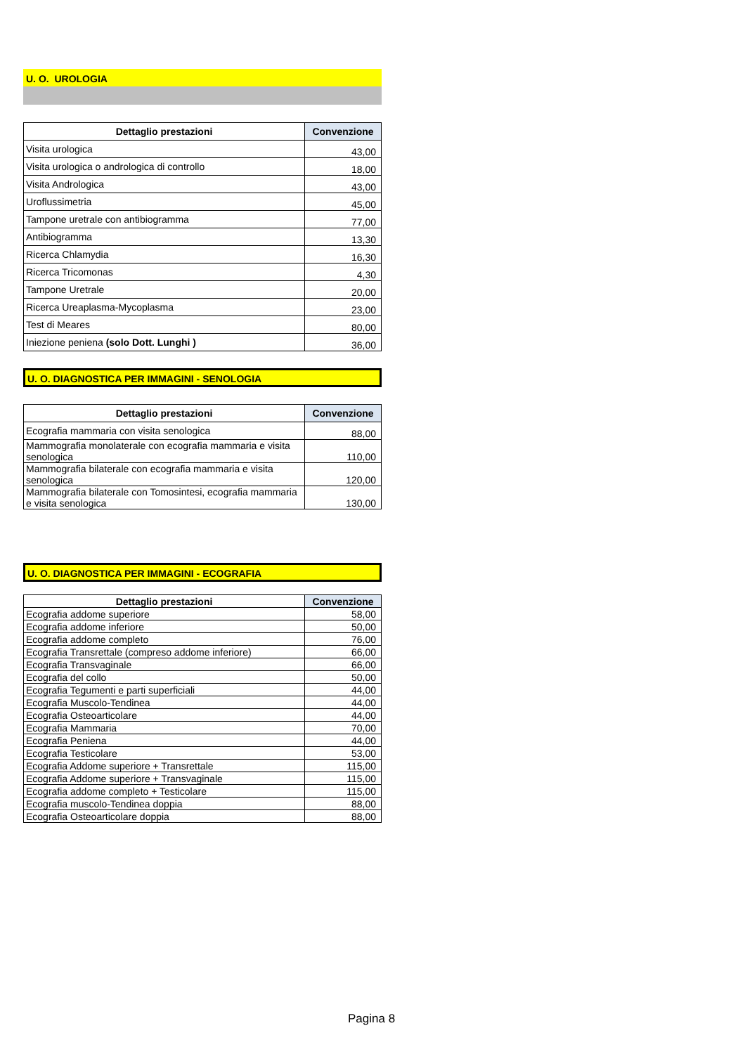U. O. UROLOGIA
| Dettaglio prestazioni | Convenzione |
| --- | --- |
| Visita urologica | 43,00 |
| Visita urologica o andrologica di controllo | 18,00 |
| Visita Andrologica | 43,00 |
| Uroflussimetria | 45,00 |
| Tampone uretrale con antibiogramma | 77,00 |
| Antibiogramma | 13,30 |
| Ricerca Chlamydia | 16,30 |
| Ricerca Tricomonas | 4,30 |
| Tampone Uretrale | 20,00 |
| Ricerca Ureaplasma-Mycoplasma | 23,00 |
| Test di Meares | 80,00 |
| Iniezione peniena (solo Dott. Lunghi ) | 36,00 |
U. O. DIAGNOSTICA PER IMMAGINI - SENOLOGIA
| Dettaglio prestazioni | Convenzione |
| --- | --- |
| Ecografia mammaria con visita senologica | 88,00 |
| Mammografia monolaterale con ecografia mammaria e visita senologica | 110,00 |
| Mammografia bilaterale con ecografia mammaria e visita senologica | 120,00 |
| Mammografia bilaterale con Tomosintesi, ecografia mammaria e visita senologica | 130,00 |
U. O. DIAGNOSTICA PER IMMAGINI - ECOGRAFIA
| Dettaglio prestazioni | Convenzione |
| --- | --- |
| Ecografia addome superiore | 58,00 |
| Ecografia addome inferiore | 50,00 |
| Ecografia addome completo | 76,00 |
| Ecografia Transrettale (compreso addome inferiore) | 66,00 |
| Ecografia Transvaginale | 66,00 |
| Ecografia del collo | 50,00 |
| Ecografia Tegumenti e parti superficiali | 44,00 |
| Ecografia Muscolo-Tendinea | 44,00 |
| Ecografia Osteoarticolare | 44,00 |
| Ecografia Mammaria | 70,00 |
| Ecografia Peniena | 44,00 |
| Ecografia Testicolare | 53,00 |
| Ecografia Addome superiore + Transrettale | 115,00 |
| Ecografia Addome superiore + Transvaginale | 115,00 |
| Ecografia addome completo + Testicolare | 115,00 |
| Ecografia muscolo-Tendinea doppia | 88,00 |
| Ecografia Osteoarticolare doppia | 88,00 |
Pagina 8